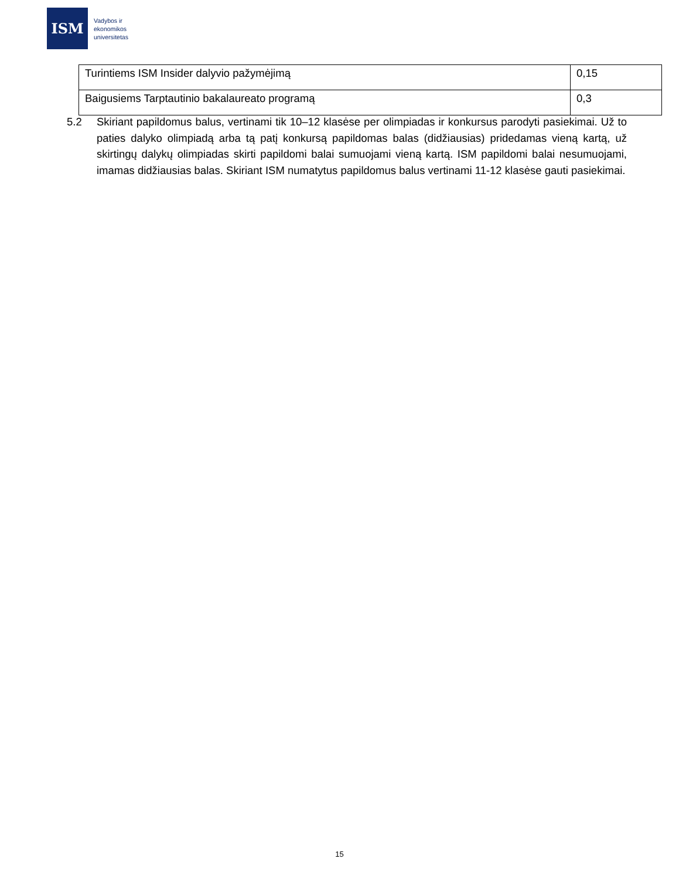ISM
Vadybos ir
ekonomikos
universitetas
| Turintiems ISM Insider dalyvio pažymėjimą | 0,15 |
| Baigusiems Tarptautinio bakalaureato programą | 0,3 |
5.2 Skiriant papildomus balus, vertinami tik 10–12 klasėse per olimpiadas ir konkursus parodyti pasiekimai. Už to paties dalyko olimpiadą arba tą patį konkursą papildomas balas (didžiausias) pridedamas vieną kartą, už skirtingų dalykų olimpiadas skirti papildomi balai sumuojami vieną kartą. ISM papildomi balai nesumuojami, imamas didžiausias balas. Skiriant ISM numatytus papildomus balus vertinami 11-12 klasėse gauti pasiekimai.
15